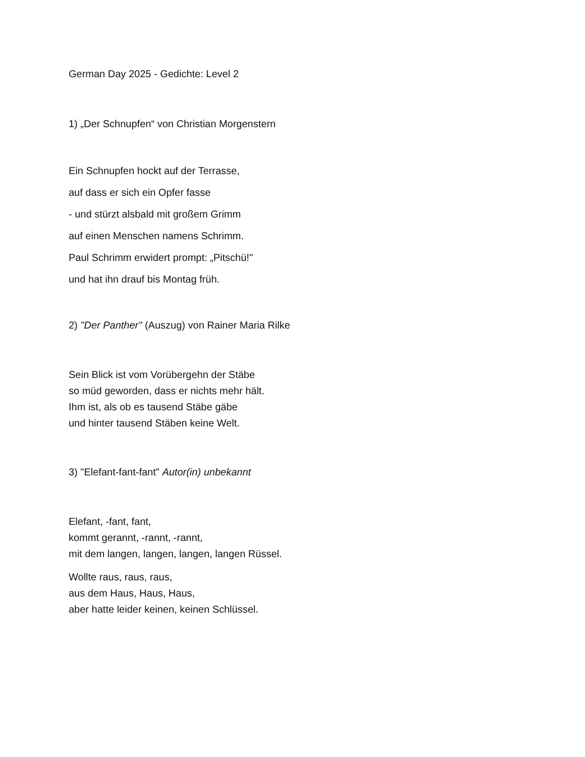German Day 2025 - Gedichte: Level 2
1) „Der Schnupfen“ von Christian Morgenstern
Ein Schnupfen hockt auf der Terrasse,
auf dass er sich ein Opfer fasse
- und stürzt alsbald mit großem Grimm
auf einen Menschen namens Schrimm.
Paul Schrimm erwidert prompt: „Pitschü!"
und hat ihn drauf bis Montag früh.
2) "Der Panther" (Auszug) von Rainer Maria Rilke
Sein Blick ist vom Vorübergehn der Stäbe
so müd geworden, dass er nichts mehr hält.
Ihm ist, als ob es tausend Stäbe gäbe
und hinter tausend Stäben keine Welt.
3) "Elefant-fant-fant" Autor(in) unbekannt
Elefant, -fant, fant,
kommt gerannt, -rannt, -rannt,
mit dem langen, langen, langen, langen Rüssel.
Wollte raus, raus, raus,
aus dem Haus, Haus, Haus,
aber hatte leider keinen, keinen Schlüssel.